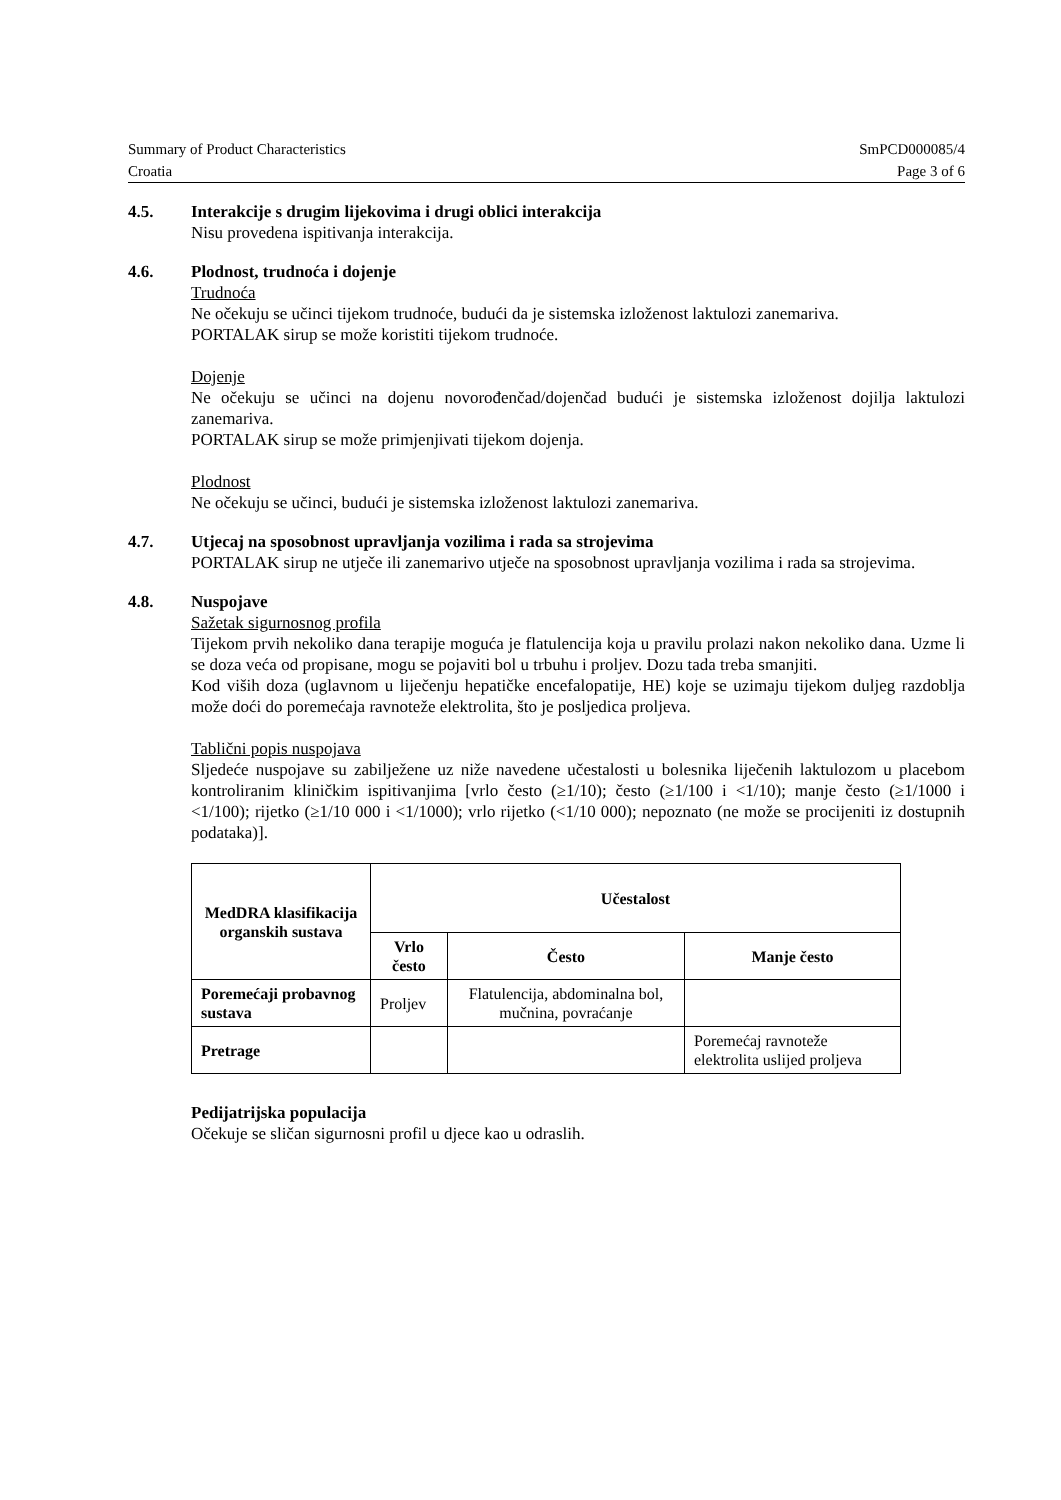Summary of Product Characteristics SmPCD000085/4
Croatia Page 3 of 6
4.5. Interakcije s drugim lijekovima i drugi oblici interakcija
Nisu provedena ispitivanja interakcija.
4.6. Plodnost, trudnoća i dojenje
Trudnoća
Ne očekuju se učinci tijekom trudnoće, budući da je sistemska izloženost laktulozi zanemariva.
PORTALAK sirup se može koristiti tijekom trudnoće.
Dojenje
Ne očekuju se učinci na dojenu novorođenčad/dojenčad budući je sistemska izloženost dojilja laktulozi zanemariva.
PORTALAK sirup se može primjenjivati tijekom dojenja.
Plodnost
Ne očekuju se učinci, budući je sistemska izloženost laktulozi zanemariva.
4.7. Utjecaj na sposobnost upravljanja vozilima i rada sa strojevima
PORTALAK sirup ne utječe ili zanemarivo utječe na sposobnost upravljanja vozilima i rada sa strojevima.
4.8. Nuspojave
Sažetak sigurnosnog profila
Tijekom prvih nekoliko dana terapije moguća je flatulencija koja u pravilu prolazi nakon nekoliko dana. Uzme li se doza veća od propisane, mogu se pojaviti bol u trbuhu i proljev. Dozu tada treba smanjiti.
Kod viših doza (uglavnom u liječenju hepatičke encefalopatije, HE) koje se uzimaju tijekom duljeg razdoblja može doći do poremećaja ravnoteže elektrolita, što je posljedica proljeva.
Tablični popis nuspojava
Sljedeće nuspojave su zabilježene uz niže navedene učestalosti u bolesnika liječenih laktulozom u placebom kontroliranim kliničkim ispitivanjima [vrlo često (≥1/10); često (≥1/100 i <1/10); manje često (≥1/1000 i <1/100); rijetko (≥1/10 000 i <1/1000); vrlo rijetko (<1/10 000); nepoznato (ne može se procijeniti iz dostupnih podataka)].
| MedDRA klasifikacija organskih sustava | Učestalost | | |
| --- | --- | --- | --- |
| | Vrlo često | Često | Manje često |
| Poremećaji probavnog sustava | Proljev | Flatulencija, abdominalna bol, mučnina, povraćanje | |
| Pretrage | | | Poremećaj ravnoteže elektrolita uslijed proljeva |
Pedijatrijska populacija
Očekuje se sličan sigurnosni profil u djece kao u odraslih.